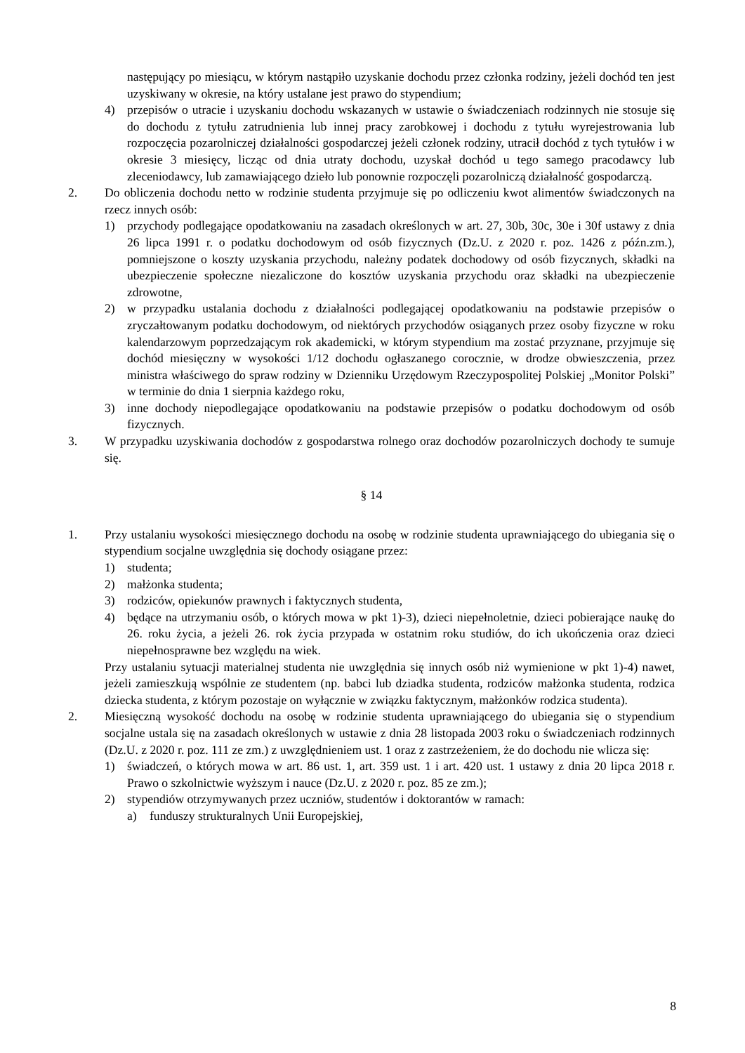następujący po miesiącu, w którym nastąpiło uzyskanie dochodu przez członka rodziny, jeżeli dochód ten jest uzyskiwany w okresie, na który ustalane jest prawo do stypendium;
4) przepisów o utracie i uzyskaniu dochodu wskazanych w ustawie o świadczeniach rodzinnych nie stosuje się do dochodu z tytułu zatrudnienia lub innej pracy zarobkowej i dochodu z tytułu wyrejestrowania lub rozpoczęcia pozarolniczej działalności gospodarczej jeżeli członek rodziny, utracił dochód z tych tytułów i w okresie 3 miesięcy, licząc od dnia utraty dochodu, uzyskał dochód u tego samego pracodawcy lub zleceniodawcy, lub zamawiającego dzieło lub ponownie rozpoczęli pozarolniczą działalność gospodarczą.
2. Do obliczenia dochodu netto w rodzinie studenta przyjmuje się po odliczeniu kwot alimentów świadczonych na rzecz innych osób:
1) przychody podlegające opodatkowaniu na zasadach określonych w art. 27, 30b, 30c, 30e i 30f ustawy z dnia 26 lipca 1991 r. o podatku dochodowym od osób fizycznych (Dz.U. z 2020 r. poz. 1426 z późn.zm.), pomniejszone o koszty uzyskania przychodu, należny podatek dochodowy od osób fizycznych, składki na ubezpieczenie społeczne niezaliczone do kosztów uzyskania przychodu oraz składki na ubezpieczenie zdrowotne,
2) w przypadku ustalania dochodu z działalności podlegającej opodatkowaniu na podstawie przepisów o zryczałtowanym podatku dochodowym, od niektórych przychodów osiąganych przez osoby fizyczne w roku kalendarzowym poprzedzającym rok akademicki, w którym stypendium ma zostać przyznane, przyjmuje się dochód miesięczny w wysokości 1/12 dochodu ogłaszanego corocznie, w drodze obwieszczenia, przez ministra właściwego do spraw rodziny w Dzienniku Urzędowym Rzeczypospolitej Polskiej „Monitor Polski” w terminie do dnia 1 sierpnia każdego roku,
3) inne dochody niepodlegające opodatkowaniu na podstawie przepisów o podatku dochodowym od osób fizycznych.
3. W przypadku uzyskiwania dochodów z gospodarstwa rolnego oraz dochodów pozarolniczych dochody te sumuje się.
§ 14
1. Przy ustalaniu wysokości miesięcznego dochodu na osobę w rodzinie studenta uprawniającego do ubiegania się o stypendium socjalne uwzględnia się dochody osiągane przez:
1) studenta;
2) małżonka studenta;
3) rodziców, opiekunów prawnych i faktycznych studenta,
4) będące na utrzymaniu osób, o których mowa w pkt 1)-3), dzieci niepełnoletnie, dzieci pobierające naukę do 26. roku życia, a jeżeli 26. rok życia przypada w ostatnim roku studiów, do ich ukończenia oraz dzieci niepełnosprawne bez względu na wiek.
Przy ustalaniu sytuacji materialnej studenta nie uwzględnia się innych osób niż wymienione w pkt 1)-4) nawet, jeżeli zamieszkują wspólnie ze studentem (np. babci lub dziadka studenta, rodziców małżonka studenta, rodzica dziecka studenta, z którym pozostaje on wyłącznie w związku faktycznym, małżonków rodzica studenta).
2. Miesięczną wysokość dochodu na osobę w rodzinie studenta uprawniającego do ubiegania się o stypendium socjalne ustala się na zasadach określonych w ustawie z dnia 28 listopada 2003 roku o świadczeniach rodzinnych (Dz.U. z 2020 r. poz. 111 ze zm.) z uwzględnieniem ust. 1 oraz z zastrzeżeniem, że do dochodu nie wlicza się:
1) świadczeń, o których mowa w art. 86 ust. 1, art. 359 ust. 1 i art. 420 ust. 1 ustawy z dnia 20 lipca 2018 r. Prawo o szkolnictwie wyższym i nauce (Dz.U. z 2020 r. poz. 85 ze zm.);
2) stypendiów otrzymywanych przez uczniów, studentów i doktorantów w ramach:
a) funduszy strukturalnych Unii Europejskiej,
8